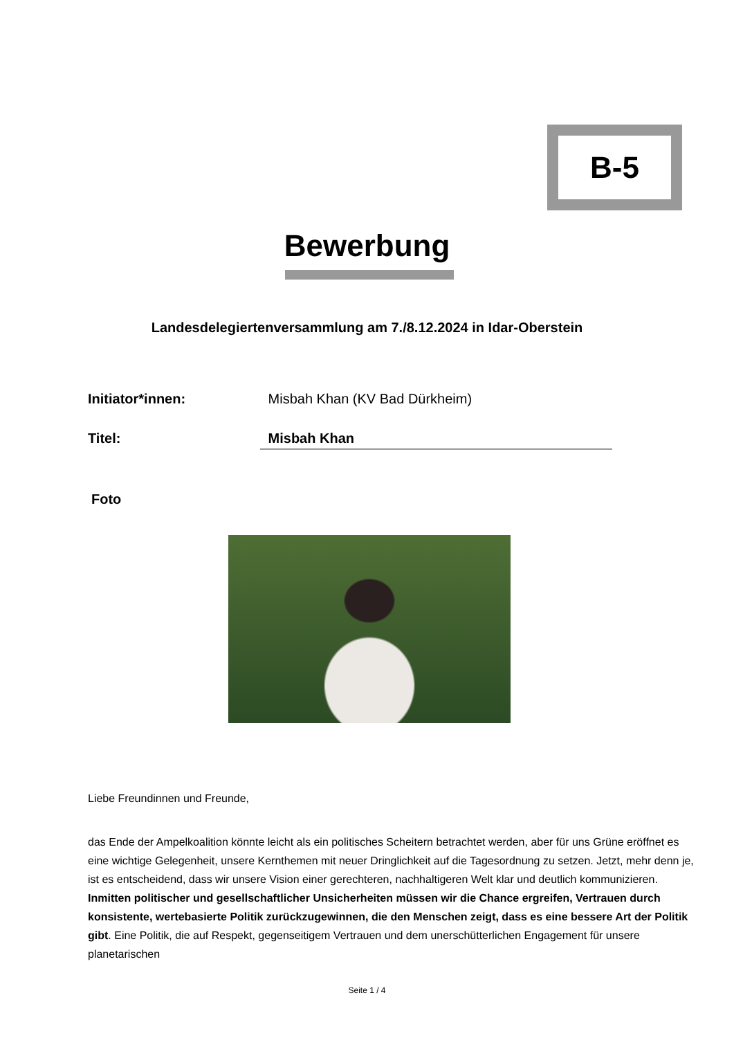B-5
Bewerbung
Landesdelegiertenversammlung am 7./8.12.2024 in Idar-Oberstein
Initiator*innen: Misbah Khan (KV Bad Dürkheim)
Titel: Misbah Khan
Foto
Liebe Freundinnen und Freunde,
das Ende der Ampelkoalition könnte leicht als ein politisches Scheitern betrachtet werden, aber für uns Grüne eröffnet es eine wichtige Gelegenheit, unsere Kernthemen mit neuer Dringlichkeit auf die Tagesordnung zu setzen. Jetzt, mehr denn je, ist es entscheidend, dass wir unsere Vision einer gerechteren, nachhaltigeren Welt klar und deutlich kommunizieren. Inmitten politischer und gesellschaftlicher Unsicherheiten müssen wir die Chance ergreifen, Vertrauen durch konsistente, wertebasierte Politik zurückzugewinnen, die den Menschen zeigt, dass es eine bessere Art der Politik gibt. Eine Politik, die auf Respekt, gegenseitigem Vertrauen und dem unerschütterlichen Engagement für unsere planetarischen
Seite 1 / 4